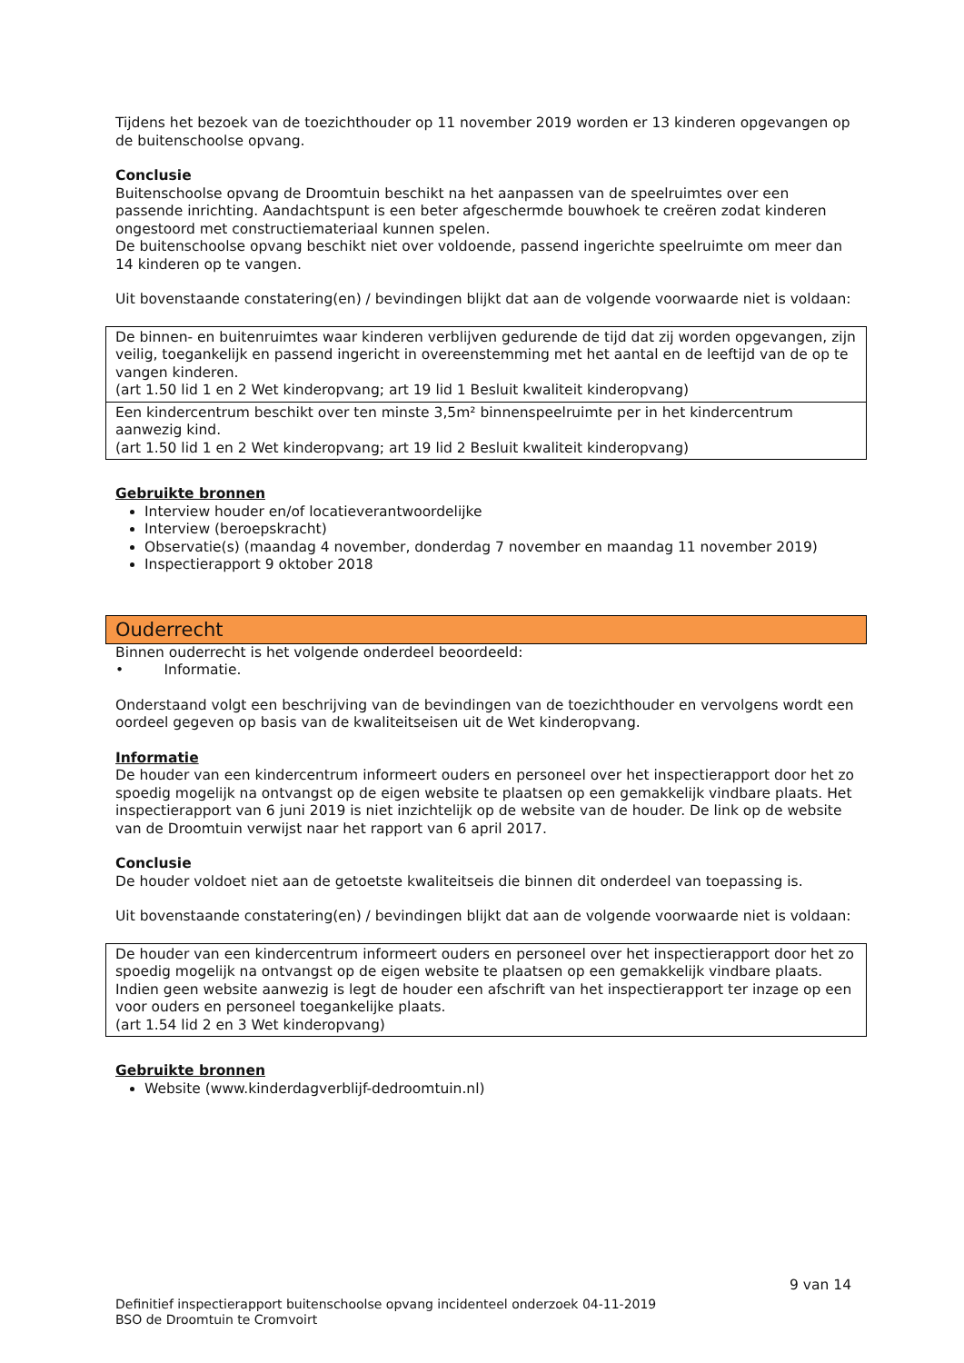Tijdens het bezoek van de toezichthouder op 11 november 2019 worden er 13 kinderen opgevangen op de buitenschoolse opvang.
Conclusie
Buitenschoolse opvang de Droomtuin beschikt na het aanpassen van de speelruimtes over een passende inrichting. Aandachtspunt is een beter afgeschermde bouwhoek te creëren zodat kinderen ongestoord met constructiemateriaal kunnen spelen.
De buitenschoolse opvang beschikt niet over voldoende, passend ingerichte speelruimte om meer dan 14 kinderen op te vangen.
Uit bovenstaande constatering(en) / bevindingen blijkt dat aan de volgende voorwaarde niet is voldaan:
De binnen- en buitenruimtes waar kinderen verblijven gedurende de tijd dat zij worden opgevangen, zijn veilig, toegankelijk en passend ingericht in overeenstemming met het aantal en de leeftijd van de op te vangen kinderen.
(art 1.50 lid 1 en 2 Wet kinderopvang; art 19 lid 1 Besluit kwaliteit kinderopvang)
Een kindercentrum beschikt over ten minste 3,5m² binnenspeelruimte per in het kindercentrum aanwezig kind.
(art 1.50 lid 1 en 2 Wet kinderopvang; art 19 lid 2 Besluit kwaliteit kinderopvang)
Gebruikte bronnen
Interview houder en/of locatieverantwoordelijke
Interview (beroepskracht)
Observatie(s) (maandag 4 november, donderdag 7 november en maandag 11 november 2019)
Inspectierapport 9 oktober 2018
Ouderrecht
Binnen ouderrecht is het volgende onderdeel beoordeeld:
• Informatie.
Onderstaand volgt een beschrijving van de bevindingen van de toezichthouder en vervolgens wordt een oordeel gegeven op basis van de kwaliteitseisen uit de Wet kinderopvang.
Informatie
De houder van een kindercentrum informeert ouders en personeel over het inspectierapport door het zo spoedig mogelijk na ontvangst op de eigen website te plaatsen op een gemakkelijk vindbare plaats. Het inspectierapport van 6 juni 2019 is niet inzichtelijk op de website van de houder. De link op de website van de Droomtuin verwijst naar het rapport van 6 april 2017.
Conclusie
De houder voldoet niet aan de getoetste kwaliteitseis die binnen dit onderdeel van toepassing is.
Uit bovenstaande constatering(en) / bevindingen blijkt dat aan de volgende voorwaarde niet is voldaan:
De houder van een kindercentrum informeert ouders en personeel over het inspectierapport door het zo spoedig mogelijk na ontvangst op de eigen website te plaatsen op een gemakkelijk vindbare plaats. Indien geen website aanwezig is legt de houder een afschrift van het inspectierapport ter inzage op een voor ouders en personeel toegankelijke plaats.
(art 1.54 lid 2 en 3 Wet kinderopvang)
Gebruikte bronnen
Website (www.kinderdagverblijf-dedroomtuin.nl)
9 van 14
Definitief inspectierapport buitenschoolse opvang incidenteel onderzoek 04-11-2019
BSO de Droomtuin te Cromvoirt